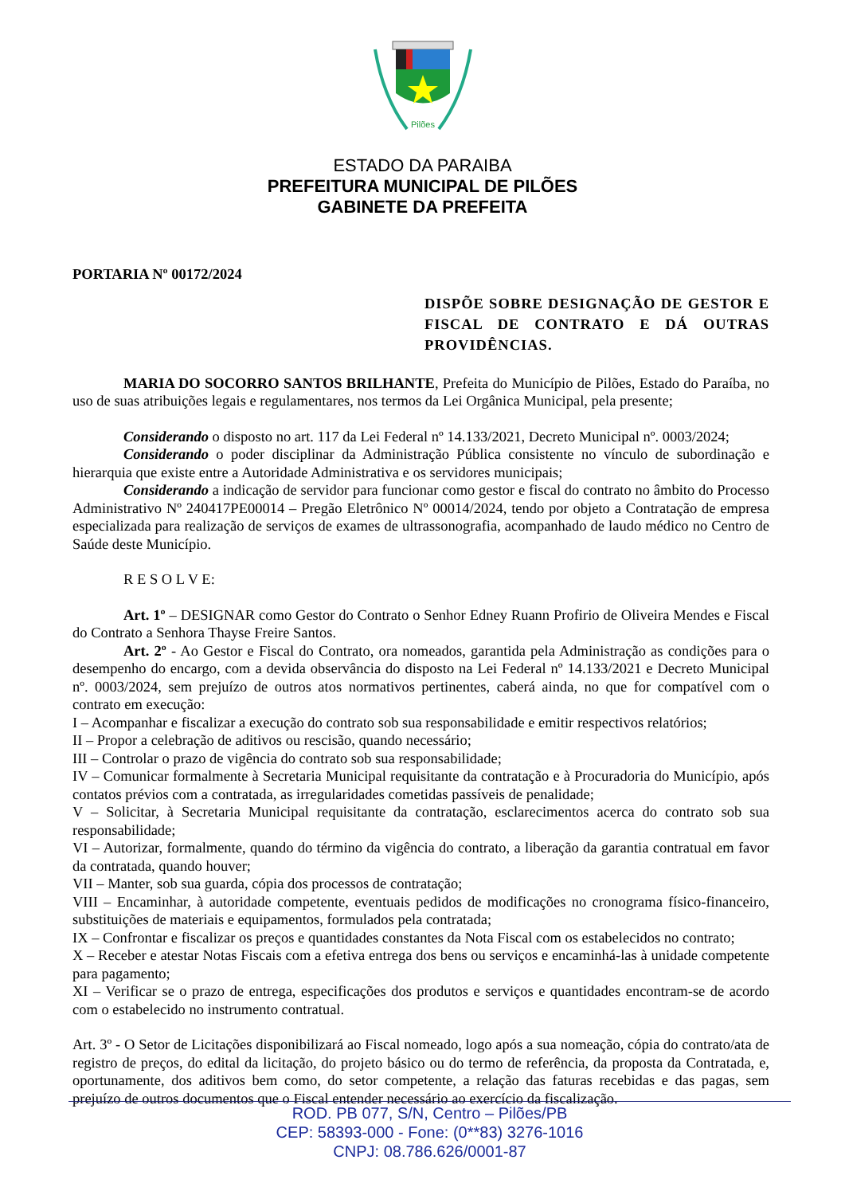Pilões
ESTADO DA PARAIBA
PREFEITURA MUNICIPAL DE PILÕES
GABINETE DA PREFEITA
PORTARIA Nº 00172/2024
DISPÕE SOBRE DESIGNAÇÃO DE GESTOR E FISCAL DE CONTRATO E DÁ OUTRAS PROVIDÊNCIAS.
MARIA DO SOCORRO SANTOS BRILHANTE, Prefeita do Município de Pilões, Estado do Paraíba, no uso de suas atribuições legais e regulamentares, nos termos da Lei Orgânica Municipal, pela presente;
Considerando o disposto no art. 117 da Lei Federal nº 14.133/2021, Decreto Municipal nº. 0003/2024;
Considerando o poder disciplinar da Administração Pública consistente no vínculo de subordinação e hierarquia que existe entre a Autoridade Administrativa e os servidores municipais;
Considerando a indicação de servidor para funcionar como gestor e fiscal do contrato no âmbito do Processo Administrativo Nº 240417PE00014 – Pregão Eletrônico Nº 00014/2024, tendo por objeto a Contratação de empresa especializada para realização de serviços de exames de ultrassonografia, acompanhado de laudo médico no Centro de Saúde deste Município.
R E S O L V E:
Art. 1º – DESIGNAR como Gestor do Contrato o Senhor Edney Ruann Profirio de Oliveira Mendes e Fiscal do Contrato a Senhora Thayse Freire Santos.
Art. 2º - Ao Gestor e Fiscal do Contrato, ora nomeados, garantida pela Administração as condições para o desempenho do encargo, com a devida observância do disposto na Lei Federal nº 14.133/2021 e Decreto Municipal nº. 0003/2024, sem prejuízo de outros atos normativos pertinentes, caberá ainda, no que for compatível com o contrato em execução:
I – Acompanhar e fiscalizar a execução do contrato sob sua responsabilidade e emitir respectivos relatórios;
II – Propor a celebração de aditivos ou rescisão, quando necessário;
III – Controlar o prazo de vigência do contrato sob sua responsabilidade;
IV – Comunicar formalmente à Secretaria Municipal requisitante da contratação e à Procuradoria do Município, após contatos prévios com a contratada, as irregularidades cometidas passíveis de penalidade;
V – Solicitar, à Secretaria Municipal requisitante da contratação, esclarecimentos acerca do contrato sob sua responsabilidade;
VI – Autorizar, formalmente, quando do término da vigência do contrato, a liberação da garantia contratual em favor da contratada, quando houver;
VII – Manter, sob sua guarda, cópia dos processos de contratação;
VIII – Encaminhar, à autoridade competente, eventuais pedidos de modificações no cronograma físico-financeiro, substituições de materiais e equipamentos, formulados pela contratada;
IX – Confrontar e fiscalizar os preços e quantidades constantes da Nota Fiscal com os estabelecidos no contrato;
X – Receber e atestar Notas Fiscais com a efetiva entrega dos bens ou serviços e encaminhá-las à unidade competente para pagamento;
XI – Verificar se o prazo de entrega, especificações dos produtos e serviços e quantidades encontram-se de acordo com o estabelecido no instrumento contratual.
Art. 3º - O Setor de Licitações disponibilizará ao Fiscal nomeado, logo após a sua nomeação, cópia do contrato/ata de registro de preços, do edital da licitação, do projeto básico ou do termo de referência, da proposta da Contratada, e, oportunamente, dos aditivos bem como, do setor competente, a relação das faturas recebidas e das pagas, sem prejuízo de outros documentos que o Fiscal entender necessário ao exercício da fiscalização.
ROD. PB 077, S/N, Centro – Pilões/PB
CEP: 58393-000 - Fone: (0**83) 3276-1016
CNPJ: 08.786.626/0001-87